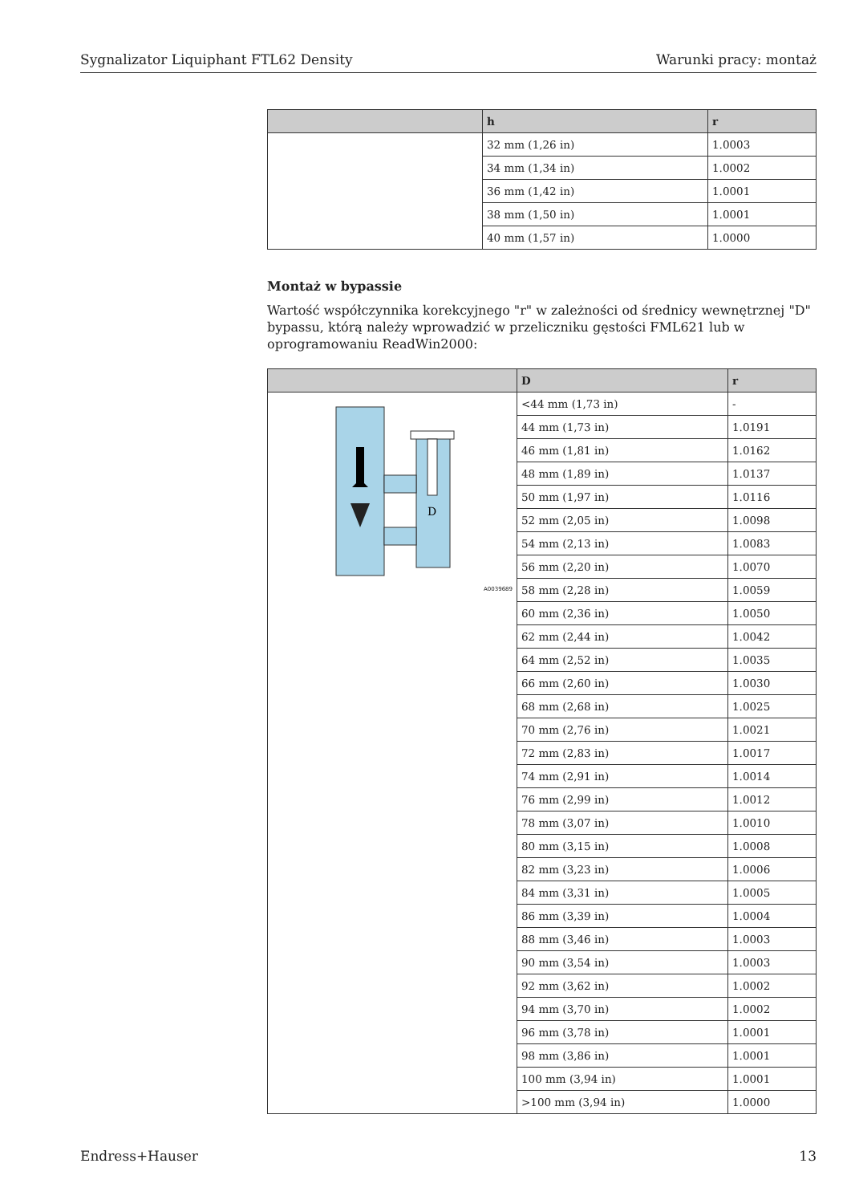Sygnalizator Liquiphant FTL62 Density Warunki pracy: montaż
| | h | r |
| --- | --- | --- |
| | 32 mm (1,26 in) | 1.0003 |
| | 34 mm (1,34 in) | 1.0002 |
| | 36 mm (1,42 in) | 1.0001 |
| | 38 mm (1,50 in) | 1.0001 |
| | 40 mm (1,57 in) | 1.0000 |
Montaż w bypassie
Wartość współczynnika korekcyjnego "r" w zależności od średnicy wewnętrznej "D" bypassu, którą należy wprowadzić w przeliczniku gęstości FML621 lub w oprogramowaniu ReadWin2000:
| | D | r |
| --- | --- | --- |
| D A0039689 | <44 mm (1,73 in) | - |
| | 44 mm (1,73 in) | 1.0191 |
| | 46 mm (1,81 in) | 1.0162 |
| | 48 mm (1,89 in) | 1.0137 |
| | 50 mm (1,97 in) | 1.0116 |
| | 52 mm (2,05 in) | 1.0098 |
| | 54 mm (2,13 in) | 1.0083 |
| | 56 mm (2,20 in) | 1.0070 |
| | 58 mm (2,28 in) | 1.0059 |
| | 60 mm (2,36 in) | 1.0050 |
| | 62 mm (2,44 in) | 1.0042 |
| | 64 mm (2,52 in) | 1.0035 |
| | 66 mm (2,60 in) | 1.0030 |
| | 68 mm (2,68 in) | 1.0025 |
| | 70 mm (2,76 in) | 1.0021 |
| | 72 mm (2,83 in) | 1.0017 |
| | 74 mm (2,91 in) | 1.0014 |
| | 76 mm (2,99 in) | 1.0012 |
| | 78 mm (3,07 in) | 1.0010 |
| | 80 mm (3,15 in) | 1.0008 |
| | 82 mm (3,23 in) | 1.0006 |
| | 84 mm (3,31 in) | 1.0005 |
| | 86 mm (3,39 in) | 1.0004 |
| | 88 mm (3,46 in) | 1.0003 |
| | 90 mm (3,54 in) | 1.0003 |
| | 92 mm (3,62 in) | 1.0002 |
| | 94 mm (3,70 in) | 1.0002 |
| | 96 mm (3,78 in) | 1.0001 |
| | 98 mm (3,86 in) | 1.0001 |
| | 100 mm (3,94 in) | 1.0001 |
| | >100 mm (3,94 in) | 1.0000 |
Endress+Hauser 13